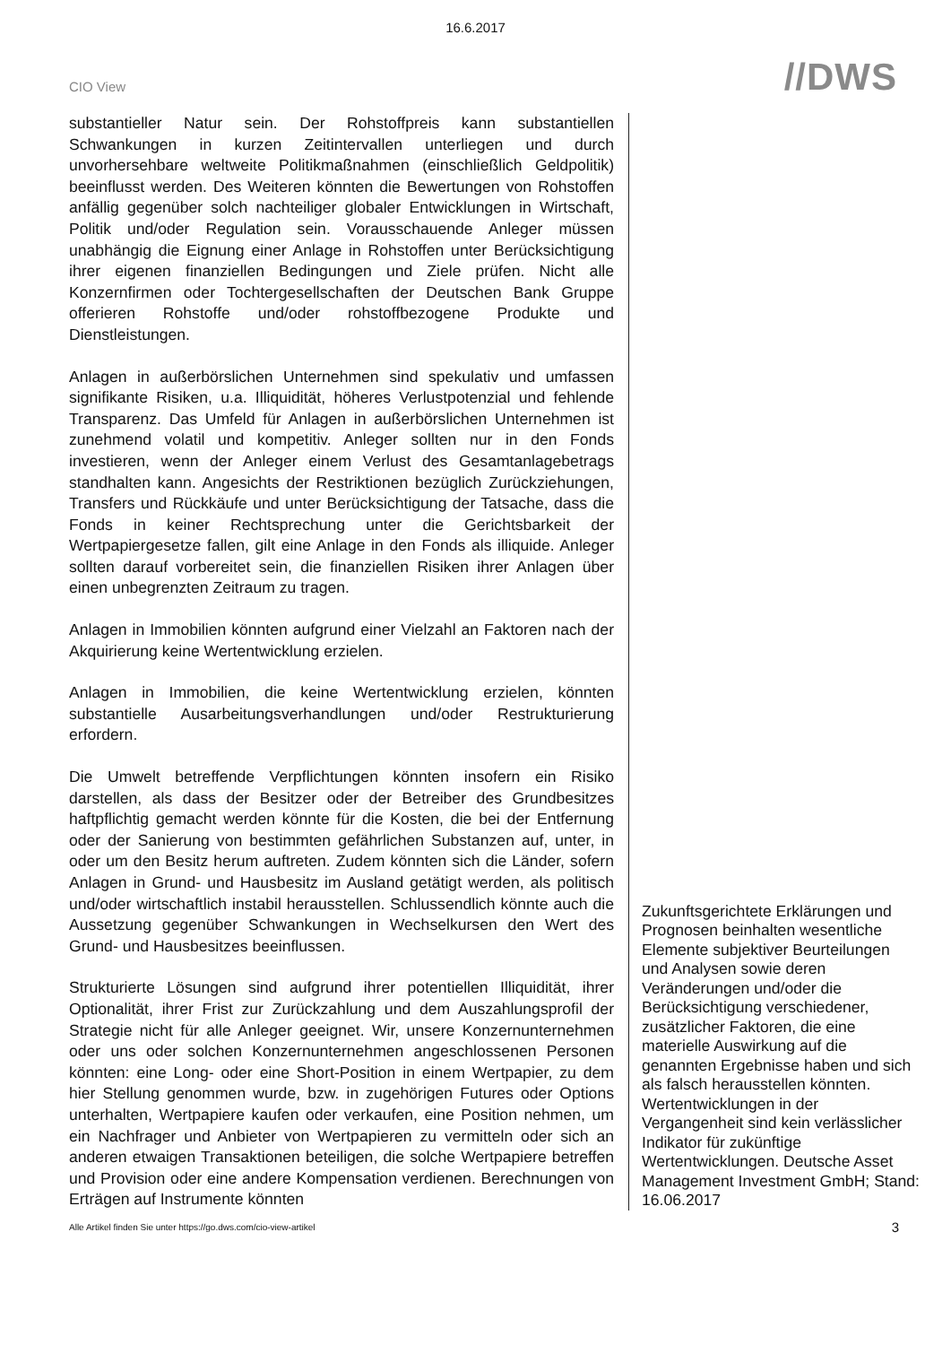16.6.2017
CIO View
//DWS
substantieller Natur sein. Der Rohstoffpreis kann substantiellen Schwankungen in kurzen Zeitintervallen unterliegen und durch unvorhersehbare weltweite Politikmaßnahmen (einschließlich Geldpolitik) beeinflusst werden. Des Weiteren könnten die Bewertungen von Rohstoffen anfällig gegenüber solch nachteiliger globaler Entwicklungen in Wirtschaft, Politik und/oder Regulation sein. Vorausschauende Anleger müssen unabhängig die Eignung einer Anlage in Rohstoffen unter Berücksichtigung ihrer eigenen finanziellen Bedingungen und Ziele prüfen. Nicht alle Konzernfirmen oder Tochtergesellschaften der Deutschen Bank Gruppe offerieren Rohstoffe und/oder rohstoffbezogene Produkte und Dienstleistungen.
Anlagen in außerbörslichen Unternehmen sind spekulativ und umfassen signifikante Risiken, u.a. Illiquidität, höheres Verlustpotenzial und fehlende Transparenz. Das Umfeld für Anlagen in außerbörslichen Unternehmen ist zunehmend volatil und kompetitiv. Anleger sollten nur in den Fonds investieren, wenn der Anleger einem Verlust des Gesamtanlagebetrags standhalten kann. Angesichts der Restriktionen bezüglich Zurückziehungen, Transfers und Rückkäufe und unter Berücksichtigung der Tatsache, dass die Fonds in keiner Rechtsprechung unter die Gerichtsbarkeit der Wertpapiergesetze fallen, gilt eine Anlage in den Fonds als illiquide. Anleger sollten darauf vorbereitet sein, die finanziellen Risiken ihrer Anlagen über einen unbegrenzten Zeitraum zu tragen.
Anlagen in Immobilien könnten aufgrund einer Vielzahl an Faktoren nach der Akquirierung keine Wertentwicklung erzielen.
Anlagen in Immobilien, die keine Wertentwicklung erzielen, könnten substantielle Ausarbeitungsverhandlungen und/oder Restrukturierung erfordern.
Die Umwelt betreffende Verpflichtungen könnten insofern ein Risiko darstellen, als dass der Besitzer oder der Betreiber des Grundbesitzes haftpflichtig gemacht werden könnte für die Kosten, die bei der Entfernung oder der Sanierung von bestimmten gefährlichen Substanzen auf, unter, in oder um den Besitz herum auftreten. Zudem könnten sich die Länder, sofern Anlagen in Grund- und Hausbesitz im Ausland getätigt werden, als politisch und/oder wirtschaftlich instabil herausstellen. Schlussendlich könnte auch die Aussetzung gegenüber Schwankungen in Wechselkursen den Wert des Grund- und Hausbesitzes beeinflussen.
Strukturierte Lösungen sind aufgrund ihrer potentiellen Illiquidität, ihrer Optionalität, ihrer Frist zur Zurückzahlung und dem Auszahlungsprofil der Strategie nicht für alle Anleger geeignet. Wir, unsere Konzernunternehmen oder uns oder solchen Konzernunternehmen angeschlossenen Personen könnten: eine Long- oder eine Short-Position in einem Wertpapier, zu dem hier Stellung genommen wurde, bzw. in zugehörigen Futures oder Options unterhalten, Wertpapiere kaufen oder verkaufen, eine Position nehmen, um ein Nachfrager und Anbieter von Wertpapieren zu vermitteln oder sich an anderen etwaigen Transaktionen beteiligen, die solche Wertpapiere betreffen und Provision oder eine andere Kompensation verdienen. Berechnungen von Erträgen auf Instrumente könnten
Zukunftsgerichtete Erklärungen und Prognosen beinhalten wesentliche Elemente subjektiver Beurteilungen und Analysen sowie deren Veränderungen und/oder die Berücksichtigung verschiedener, zusätzlicher Faktoren, die eine materielle Auswirkung auf die genannten Ergebnisse haben und sich als falsch herausstellen könnten. Wertentwicklungen in der Vergangenheit sind kein verlässlicher Indikator für zukünftige Wertentwicklungen. Deutsche Asset Management Investment GmbH; Stand: 16.06.2017
Alle Artikel finden Sie unter https://go.dws.com/cio-view-artikel 3